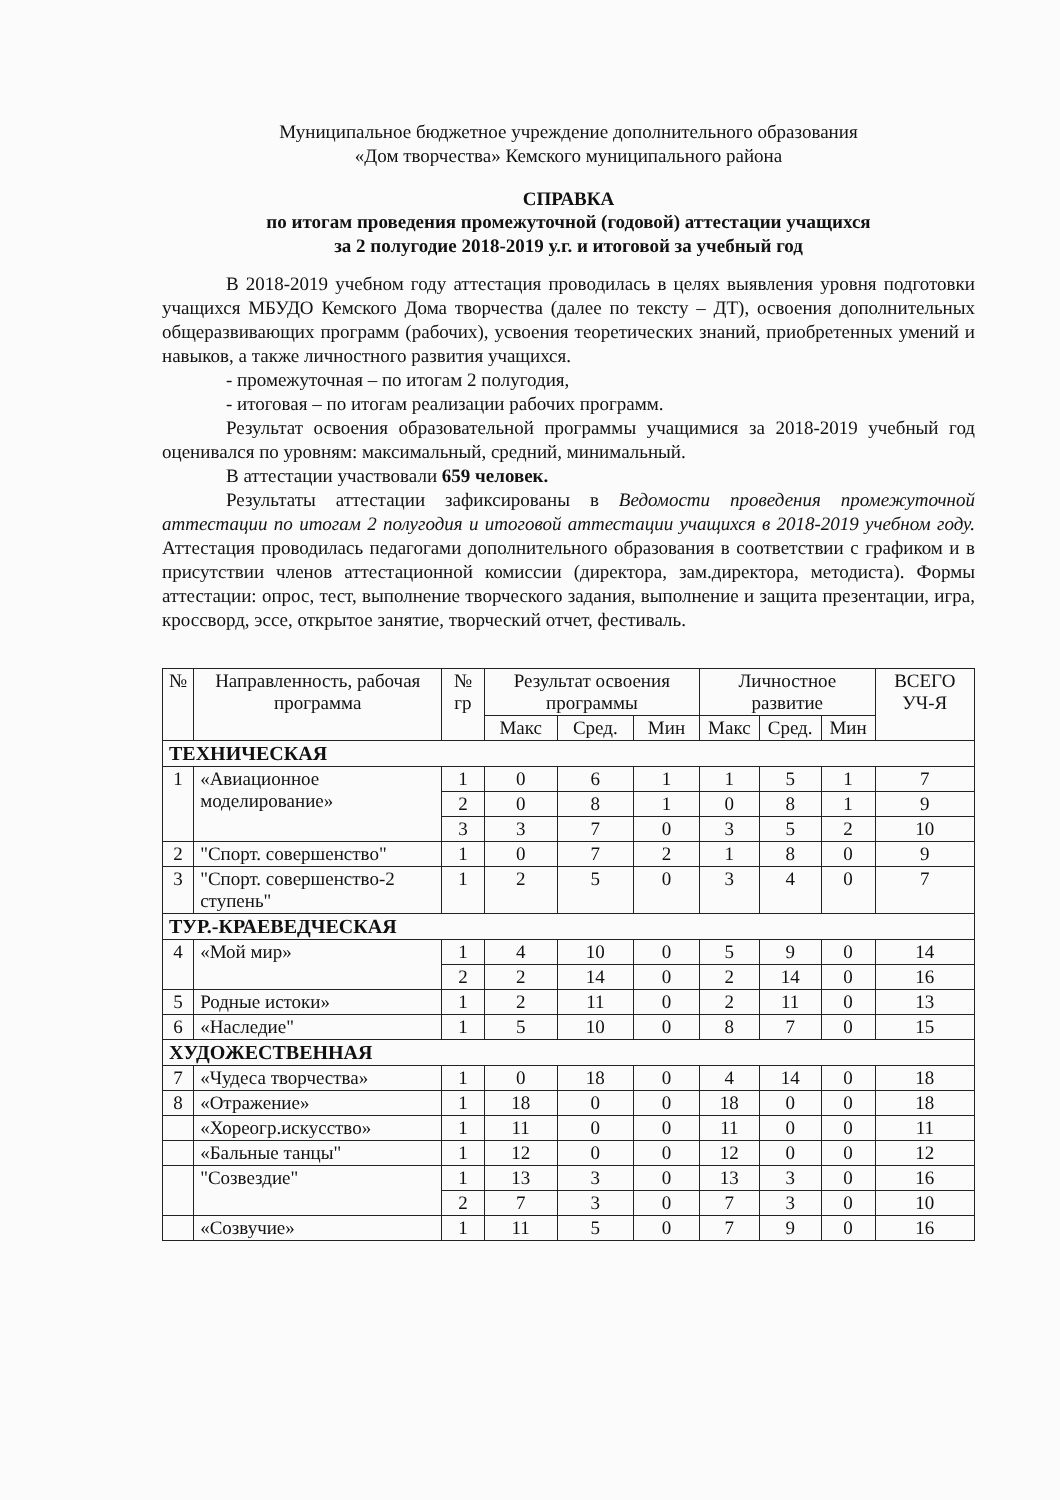Муниципальное бюджетное учреждение дополнительного образования
«Дом творчества» Кемского муниципального района
СПРАВКА
по итогам проведения промежуточной (годовой) аттестации учащихся
за 2 полугодие 2018-2019 у.г. и итоговой за учебный год
В 2018-2019 учебном году аттестация проводилась в целях выявления уровня подготовки учащихся МБУДО Кемского Дома творчества (далее по тексту – ДТ), освоения дополнительных общеразвивающих программ (рабочих), усвоения теоретических знаний, приобретенных умений и навыков, а также личностного развития учащихся.
- промежуточная – по итогам 2 полугодия,
- итоговая – по итогам реализации рабочих программ.
Результат освоения образовательной программы учащимися за 2018-2019 учебный год оценивался по уровням: максимальный, средний, минимальный.
В аттестации участвовали 659 человек.
Результаты аттестации зафиксированы в Ведомости проведения промежуточной аттестации по итогам 2 полугодия и итоговой аттестации учащихся в 2018-2019 учебном году. Аттестация проводилась педагогами дополнительного образования в соответствии с графиком и в присутствии членов аттестационной комиссии (директора, зам.директора, методиста). Формы аттестации: опрос, тест, выполнение творческого задания, выполнение и защита презентации, игра, кроссворд, эссе, открытое занятие, творческий отчет, фестиваль.
| № | Направленность, рабочая программа | № гр | Результат освоения программы | | | Личностное развитие | | | ВСЕГО УЧ-Я |
| --- | --- | --- | --- | --- | --- | --- | --- | --- | --- |
| | | | Макс | Сред. | Мин | Макс | Сред. | Мин | |
| ТЕХНИЧЕСКАЯ | | | | | | | | | |
| 1 | «Авиационное моделирование» | 1 | 0 | 6 | 1 | 1 | 5 | 1 | 7 |
| | | 2 | 0 | 8 | 1 | 0 | 8 | 1 | 9 |
| | | 3 | 3 | 7 | 0 | 3 | 5 | 2 | 10 |
| 2 | "Спорт. совершенство" | 1 | 0 | 7 | 2 | 1 | 8 | 0 | 9 |
| 3 | "Спорт. совершенство-2 ступень" | 1 | 2 | 5 | 0 | 3 | 4 | 0 | 7 |
| ТУР.-КРАЕВЕДЧЕСКАЯ | | | | | | | | | |
| 4 | «Мой мир» | 1 | 4 | 10 | 0 | 5 | 9 | 0 | 14 |
| | | 2 | 2 | 14 | 0 | 2 | 14 | 0 | 16 |
| 5 | Родные истоки» | 1 | 2 | 11 | 0 | 2 | 11 | 0 | 13 |
| 6 | «Наследие" | 1 | 5 | 10 | 0 | 8 | 7 | 0 | 15 |
| ХУДОЖЕСТВЕННАЯ | | | | | | | | | |
| 7 | «Чудеса творчества» | 1 | 0 | 18 | 0 | 4 | 14 | 0 | 18 |
| 8 | «Отражение» | 1 | 18 | 0 | 0 | 18 | 0 | 0 | 18 |
| | «Хореогр.искусство» | 1 | 11 | 0 | 0 | 11 | 0 | 0 | 11 |
| | «Бальные танцы" | 1 | 12 | 0 | 0 | 12 | 0 | 0 | 12 |
| | "Созвездие" | 1 | 13 | 3 | 0 | 13 | 3 | 0 | 16 |
| | | 2 | 7 | 3 | 0 | 7 | 3 | 0 | 10 |
| | «Созвучие» | 1 | 11 | 5 | 0 | 7 | 9 | 0 | 16 |